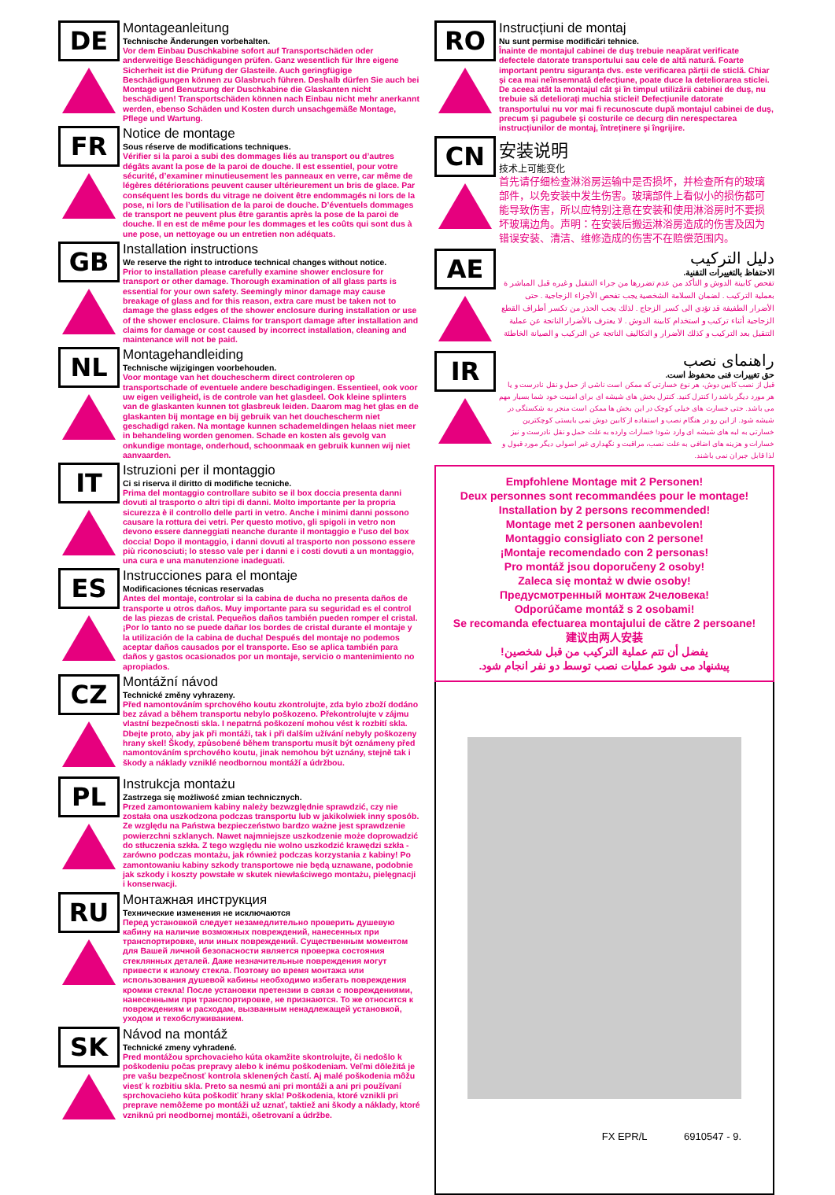DE
Montageanleitung
Technische Änderungen vorbehalten.
Vor dem Einbau Duschkabine sofort auf Transportschäden oder anderweitige Beschädigungen prüfen. Ganz wesentlich für Ihre eigene Sicherheit ist die Prüfung der Glasteile. Auch geringfügige Beschädigungen können zu Glasbruch führen. Deshalb dürfen Sie auch bei Montage und Benutzung der Duschkabine die Glaskanten nicht beschädigen! Transportschäden können nach Einbau nicht mehr anerkannt werden, ebenso Schäden und Kosten durch unsachgemäße Montage, Pflege und Wartung.
FR
Notice de montage
Sous réserve de modifications techniques.
Vérifier si la paroi a subi des dommages liés au transport ou d’autres dégâts avant la pose de la paroi de douche. Il est essentiel, pour votre sécurité, d’examiner minutieusement les panneaux en verre, car même de légères détériorations peuvent causer ultérieurement un bris de glace. Par conséquent les bords du vitrage ne doivent être endommagés ni lors de la pose, ni lors de l’utilisation de la paroi de douche. D’éventuels dommages de transport ne peuvent plus être garantis après la pose de la paroi de douche. Il en est de même pour les dommages et les coûts qui sont dus à une pose, un nettoyage ou un entretien non adéquats.
GB
Installation instructions
We reserve the right to introduce technical changes without notice.
Prior to installation please carefully examine shower enclosure for transport or other damage. Thorough examination of all glass parts is essential for your own safety. Seemingly minor damage may cause breakage of glass and for this reason, extra care must be taken not to damage the glass edges of the shower enclosure during installation or use of the shower enclosure. Claims for transport damage after installation and claims for damage or cost caused by incorrect installation, cleaning and maintenance will not be paid.
NL
Montagehandleiding
Technische wijzigingen voorbehouden.
Voor montage van het douchescherm direct controleren op transportschade of eventuele andere beschadigingen. Essentieel, ook voor uw eigen veiligheid, is de controle van het glasdeel. Ook kleine splinters van de glaskanten kunnen tot glasbreuk leiden. Daarom mag het glas en de glaskanten bij montage en bij gebruik van het douchescherm niet geschadigd raken. Na montage kunnen schademeldingen helaas niet meer in behandeling worden genomen. Schade en kosten als gevolg van onkundige montage, onderhoud, schoonmaak en gebruik kunnen wij niet aanvaarden.
IT
Istruzioni per il montaggio
Ci si riserva il diritto di modifiche tecniche.
Prima del montaggio controllare subito se il box doccia presenta danni dovuti al trasporto o altri tipi di danni. Molto importante per la propria sicurezza è il controllo delle parti in vetro. Anche i minimi danni possono causare la rottura dei vetri. Per questo motivo, gli spigoli in vetro non devono essere danneggiati neanche durante il montaggio e l’uso del box doccia! Dopo il montaggio, i danni dovuti al trasporto non possono essere più riconosciuti; lo stesso vale per i danni e i costi dovuti a un montaggio, una cura e una manutenzione inadeguati.
ES
Instrucciones para el montaje
Modificaciones técnicas reservadas
Antes del montaje, controlar si la cabina de ducha no presenta daños de transporte u otros daños. Muy importante para su seguridad es el control de las piezas de cristal. Pequeños daños también pueden romper el cristal. ¡Por lo tanto no se puede dañar los bordes de cristal durante el montaje y la utilización de la cabina de ducha! Después del montaje no podemos aceptar daños causados por el transporte. Eso se aplica también para daños y gastos ocasionados por un montaje, servicio o mantenimiento no apropiados.
CZ
Montážní návod
Technické změny vyhrazeny.
Před namontováním sprchového koutu zkontrolujte, zda bylo zboží dodáno bez závad a během transportu nebylo poškozeno. Překontrolujte v zájmu vlastní bezpečnosti skla. I nepatrná poškození mohou vést k rozbití skla. Dbejte proto, aby jak při montáži, tak i při dalším užívání nebyly poškozeny hrany skel! Škody, způsobené během transportu musít být oznámeny před namontováním sprchového koutu, jinak nemohou být uznány, stejně tak i škody a náklady vzniklé neodbornou montáží a údržbou.
PL
Instrukcja montażu
Zastrzega się możliwość zmian technicznych.
Przed zamontowaniem kabiny należy bezwzględnie sprawdzić, czy nie została ona uszkodzona podczas transportu lub w jakikolwiek inny sposób. Ze względu na Państwa bezpieczeństwo bardzo ważne jest sprawdzenie powierzchni szklanych. Nawet najmniejsze uszkodzenie może doprowadzić do stłuczenia szkła. Z tego względu nie wolno uszkodzić krawędzi szkła - zarówno podczas montażu, jak również podczas korzystania z kabiny! Po zamontowaniu kabiny szkody transportowe nie będą uznawane, podobnie jak szkody i koszty powstałe w skutek niewłaściwego montażu, pielęgnacji i konserwacji.
RU
Монтажная инструкция
Технические изменения не исключаются
Перед установкой следует незамедлительно проверить душевую кабину на наличие возможных повреждений, нанесенных при транспортировке, или иных повреждений. Существенным моментом для Вашей личной безопасности является проверка состояния стеклянных деталей. Даже незначительные повреждения могут привести к излому стекла. Поэтому во время монтажа или использования душевой кабины необходимо избегать повреждения кромки стекла! После установки претензии в связи с повреждениями, нанесенными при транспортировке, не признаются. То же относится к повреждениям и расходам, вызванным ненадлежащей установкой, уходом и техобслуживанием.
SK
Návod na montáž
Technické zmeny vyhradené.
Pred montážou sprchovacieho kúta okamžite skontrolujte, či nedošlo k poškodeniu počas prepravy alebo k inému poškodeniam. Veľmi dôležitá je pre vašu bezpečnosť kontrola sklenených častí. Aj malé poškodenia môžu viesť k rozbitiu skla. Preto sa nesmú ani pri montáži a ani pri používaní sprchovacieho kúta poškodiť hrany skla! Poškodenia, ktoré vznikli pri preprave nemôžeme po montáži už uznať, taktiež ani škody a náklady, ktoré vzniknú pri neodbornej montáži, ošetrovaní a údržbe.
RO
Instrucțiuni de montaj
Nu sunt permise modificări tehnice.
Înainte de montajul cabinei de duş trebuie neapărat verificate defectele datorate transportului sau cele de altă natură. Foarte important pentru siguranța dvs. este verificarea părții de sticlă. Chiar şi cea mai neînsemnată defecțiune, poate duce la deteliorarea sticlei. De aceea atât la montajul cât şi în timpul utilizării cabinei de duş, nu trebuie să deteliorați muchia sticlei! Defecțiunile datorate transportului nu vor mai fi recunoscute după montajul cabinei de duş, precum şi pagubele şi costurile ce decurg din nerespectarea instrucțiunilor de montaj, întreținere şi îngrijire.
CN
安装说明
技术上可能变化
首先请仔细检查淋浴房运输中是否损坏，并检查所有的玻璃部件，以免安装中发生伤害。玻璃部件上看似小的损伤都可能导致伤害，所以应特别注意在安装和使用淋浴房时不要损坏玻璃边角。声明：在安装后搬运淋浴房造成的伤害及因为错误安装、清洁、维修造成的伤害不在赔偿范围内。
AE
دليل التركيب
الاحتفاظ بالتغييرات التقنية.
تفحص كابينة الدوش و التأكد من عدم تضررها من جراء التنقيل و غيره قبل المباشر ة بعملية التركيب . لضمان السلامة الشخصية يجب تفحص الأجزاء الزجاجية . حتى الأضرار الطفيفة قد تؤدي الى كسر الزجاج . لذلك يجب الحذر من تكسر أطراف القطع الزجاجية أثناء تركيب و استخدام كابينة الدوش . لا يعترف بالأضرار الناتجة عن عملية التنقيل بعد التركيب و كذلك الأضرار و التكاليف الناتجة عن التركيب و الصيانة الخاطئة
IR
راهنمای نصب
حق تغییرات فنی محفوظ است.
قبل از نصب کابین دوش، هر نوع خسارتی که ممکن است ناشی از حمل و نقل نادرست و یا هر مورد دیگر باشد را کنترل کنید. کنترل بخش های شیشه ای برای امنیت خود شما بسیار مهم می باشد. حتی خسارت های خیلی کوچک در این بخش ها ممکن است منجر به شکستگی در شیشه شود. از این رو در هنگام نصب و استفاده از کابین دوش نمی بایستی کوچکترین خسارتی به لبه های شیشه ای وارد شود! خسارات وارده به علت حمل و نقل نادرست و نیز خسارات و هزینه های اضافی به علت نصب، مراقبت و نگهداری غیر اصولی دیگر مورد قبول و لذا قابل جبران نمی باشند.
Empfohlene Montage mit 2 Personen!
Deux personnes sont recommandées pour le montage!
Installation by 2 persons recommended!
Montage met 2 personen aanbevolen!
Montaggio consigliato con 2 persone!
¡Montaje recomendado con 2 personas!
Pro montáž jsou doporučeny 2 osoby!
Zaleca się montaż w dwie osoby!
Предусмотренный монтаж 2человека!
Odporúčame montáž s 2 osobami!
Se recomanda efectuarea montajului de către 2 persoane!
建议由两人安装
يفضل أن تتم عملية التركيب من قبل شخصين!
پیشنهاد می شود عملیات نصب توسط دو نفر انجام شود.
FX EPR/L 6910547 - 9.